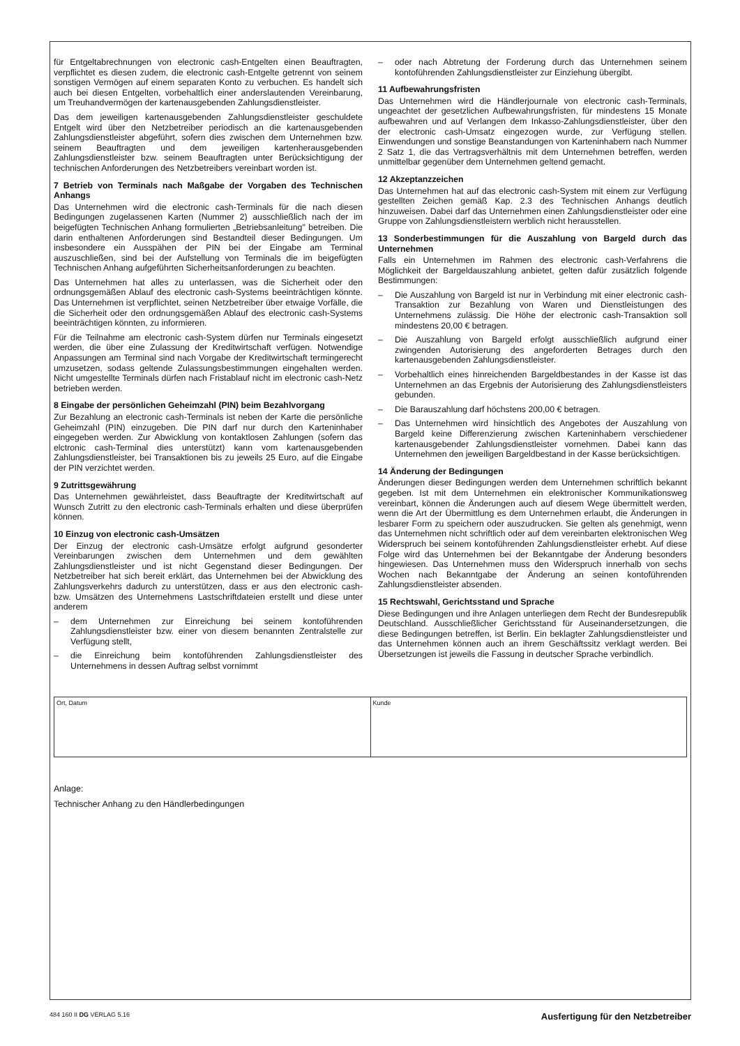für Entgeltabrechnungen von electronic cash-Entgelten einen Beauftragten, verpflichtet es diesen zudem, die electronic cash-Entgelte getrennt von seinem sonstigen Vermögen auf einem separaten Konto zu verbuchen. Es handelt sich auch bei diesen Entgelten, vorbehaltlich einer anderslautenden Vereinbarung, um Treuhandvermögen der kartenausgebenden Zahlungsdienstleister.
Das dem jeweiligen kartenausgebenden Zahlungsdienstleister geschuldete Entgelt wird über den Netzbetreiber periodisch an die kartenausgebenden Zahlungsdienstleister abgeführt, sofern dies zwischen dem Unternehmen bzw. seinem Beauftragten und dem jeweiligen kartenherausgebenden Zahlungsdienstleister bzw. seinem Beauftragten unter Berücksichtigung der technischen Anforderungen des Netzbetreibers vereinbart worden ist.
7 Betrieb von Terminals nach Maßgabe der Vorgaben des Technischen Anhangs
Das Unternehmen wird die electronic cash-Terminals für die nach diesen Bedingungen zugelassenen Karten (Nummer 2) ausschließlich nach der im beigefügten Technischen Anhang formulierten „Betriebsanleitung" betreiben. Die darin enthaltenen Anforderungen sind Bestandteil dieser Bedingungen. Um insbesondere ein Ausspähen der PIN bei der Eingabe am Terminal auszuschließen, sind bei der Aufstellung von Terminals die im beigefügten Technischen Anhang aufgeführten Sicherheitsanforderungen zu beachten.
Das Unternehmen hat alles zu unterlassen, was die Sicherheit oder den ordnungsgemäßen Ablauf des electronic cash-Systems beeinträchtigen könnte. Das Unternehmen ist verpflichtet, seinen Netzbetreiber über etwaige Vorfälle, die die Sicherheit oder den ordnungsgemäßen Ablauf des electronic cash-Systems beeinträchtigen könnten, zu informieren.
Für die Teilnahme am electronic cash-System dürfen nur Terminals eingesetzt werden, die über eine Zulassung der Kreditwirtschaft verfügen. Notwendige Anpassungen am Terminal sind nach Vorgabe der Kreditwirtschaft termingerecht umzusetzen, sodass geltende Zulassungsbestimmungen eingehalten werden. Nicht umgestellte Terminals dürfen nach Fristablauf nicht im electronic cash-Netz betrieben werden.
8 Eingabe der persönlichen Geheimzahl (PIN) beim Bezahlvorgang
Zur Bezahlung an electronic cash-Terminals ist neben der Karte die persönliche Geheimzahl (PIN) einzugeben. Die PIN darf nur durch den Karteninhaber eingegeben werden. Zur Abwicklung von kontaktlosen Zahlungen (sofern das elctronic cash-Terminal dies unterstützt) kann vom kartenausgebenden Zahlungsdienstleister, bei Transaktionen bis zu jeweils 25 Euro, auf die Eingabe der PIN verzichtet werden.
9 Zutrittsgewährung
Das Unternehmen gewährleistet, dass Beauftragte der Kreditwirtschaft auf Wunsch Zutritt zu den electronic cash-Terminals erhalten und diese überprüfen können.
10 Einzug von electronic cash-Umsätzen
Der Einzug der electronic cash-Umsätze erfolgt aufgrund gesonderter Vereinbarungen zwischen dem Unternehmen und dem gewählten Zahlungsdienstleister und ist nicht Gegenstand dieser Bedingungen. Der Netzbetreiber hat sich bereit erklärt, das Unternehmen bei der Abwicklung des Zahlungsverkehrs dadurch zu unterstützen, dass er aus den electronic cash- bzw. Umsätzen des Unternehmens Lastschriftdateien erstellt und diese unter anderem
– dem Unternehmen zur Einreichung bei seinem kontoführenden Zahlungsdienstleister bzw. einer von diesem benannten Zentralstelle zur Verfügung stellt,
– die Einreichung beim kontoführenden Zahlungsdienstleister des Unternehmens in dessen Auftrag selbst vornimmt
– oder nach Abtretung der Forderung durch das Unternehmen seinem kontoführenden Zahlungsdienstleister zur Einziehung übergibt.
11 Aufbewahrungsfristen
Das Unternehmen wird die Händlerjournale von electronic cash-Terminals, ungeachtet der gesetzlichen Aufbewahrungsfristen, für mindestens 15 Monate aufbewahren und auf Verlangen dem Inkasso-Zahlungsdienstleister, über den der electronic cash-Umsatz eingezogen wurde, zur Verfügung stellen. Einwendungen und sonstige Beanstandungen von Karteninhabern nach Nummer 2 Satz 1, die das Vertragsverhältnis mit dem Unternehmen betreffen, werden unmittelbar gegenüber dem Unternehmen geltend gemacht.
12 Akzeptanzzeichen
Das Unternehmen hat auf das electronic cash-System mit einem zur Verfügung gestellten Zeichen gemäß Kap. 2.3 des Technischen Anhangs deutlich hinzuweisen. Dabei darf das Unternehmen einen Zahlungsdienstleister oder eine Gruppe von Zahlungsdienstleistern werblich nicht herausstellen.
13 Sonderbestimmungen für die Auszahlung von Bargeld durch das Unternehmen
Falls ein Unternehmen im Rahmen des electronic cash-Verfahrens die Möglichkeit der Bargeldauszahlung anbietet, gelten dafür zusätzlich folgende Bestimmungen:
– Die Auszahlung von Bargeld ist nur in Verbindung mit einer electronic cash-Transaktion zur Bezahlung von Waren und Dienstleistungen des Unternehmens zulässig. Die Höhe der electronic cash-Transaktion soll mindestens 20,00 € betragen.
– Die Auszahlung von Bargeld erfolgt ausschließlich aufgrund einer zwingenden Autorisierung des angeforderten Betrages durch den kartenausgebenden Zahlungsdienstleister.
– Vorbehaltlich eines hinreichenden Bargeldbestandes in der Kasse ist das Unternehmen an das Ergebnis der Autorisierung des Zahlungsdienstleisters gebunden.
– Die Barauszahlung darf höchstens 200,00 € betragen.
– Das Unternehmen wird hinsichtlich des Angebotes der Auszahlung von Bargeld keine Differenzierung zwischen Karteninhabern verschiedener kartenausgebender Zahlungsdienstleister vornehmen. Dabei kann das Unternehmen den jeweiligen Bargeldbestand in der Kasse berücksichtigen.
14 Änderung der Bedingungen
Änderungen dieser Bedingungen werden dem Unternehmen schriftlich bekannt gegeben. Ist mit dem Unternehmen ein elektronischer Kommunikationsweg vereinbart, können die Änderungen auch auf diesem Wege übermittelt werden, wenn die Art der Übermittlung es dem Unternehmen erlaubt, die Änderungen in lesbarer Form zu speichern oder auszudrucken. Sie gelten als genehmigt, wenn das Unternehmen nicht schriftlich oder auf dem vereinbarten elektronischen Weg Widerspruch bei seinem kontoführenden Zahlungsdienstleister erhebt. Auf diese Folge wird das Unternehmen bei der Bekanntgabe der Änderung besonders hingewiesen. Das Unternehmen muss den Widerspruch innerhalb von sechs Wochen nach Bekanntgabe der Änderung an seinen kontoführenden Zahlungsdienstleister absenden.
15 Rechtswahl, Gerichtsstand und Sprache
Diese Bedingungen und ihre Anlagen unterliegen dem Recht der Bundesrepublik Deutschland. Ausschließlicher Gerichtsstand für Auseinandersetzungen, die diese Bedingungen betreffen, ist Berlin. Ein beklagter Zahlungsdienstleister und das Unternehmen können auch an ihrem Geschäftssitz verklagt werden. Bei Übersetzungen ist jeweils die Fassung in deutscher Sprache verbindlich.
Ort, Datum Kunde
Anlage:
Technischer Anhang zu den Händlerbedingungen
484 160 II DG VERLAG 5.16 Ausfertigung für den Netzbetreiber